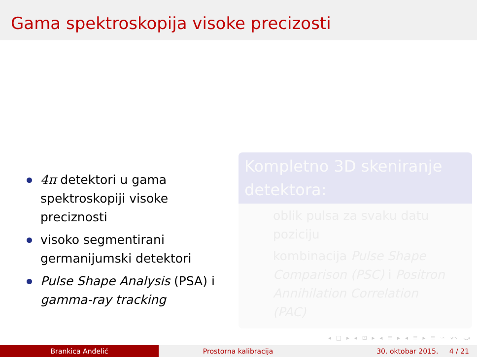Gama spektroskopija visoke precizosti
4π detektori u gama spektroskopiji visoke preciznosti
visoko segmentirani germanijumski detektori
Pulse Shape Analysis (PSA) i gamma-ray tracking
Kompletno 3D skeniranje detektora:
oblik pulsa za svaku datu poziciju
kombinacija Pulse Shape Comparison (PSC) i Positron Annihilation Correlation (PAC)
◂ □ ▸ ◂ ⊡ ▸ ◂ ≡ ▸ ◂ ≡ ▸ ≡ ∽ ⤺ ⤻
Brankica Anđelić Prostorna kalibracija 30. oktobar 2015. 4 / 21